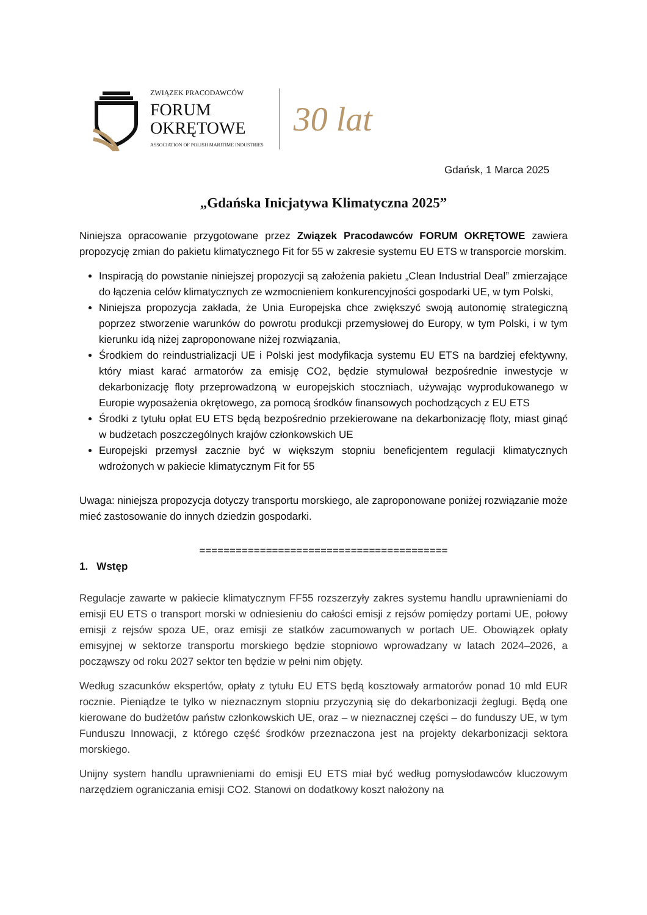ZWIĄZEK PRACODAWCÓW
FORUM
OKRĘTOWE
ASSOCIATION OF POLISH MARITIME INDUSTRIES
30 lat
Gdańsk, 1 Marca 2025
„Gdańska Inicjatywa Klimatyczna 2025”
Niniejsza opracowanie przygotowane przez Związek Pracodawców FORUM OKRĘTOWE zawiera propozycję zmian do pakietu klimatycznego Fit for 55 w zakresie systemu EU ETS w transporcie morskim.
Inspiracją do powstanie niniejszej propozycji są założenia pakietu „Clean Industrial Deal” zmierzające do łączenia celów klimatycznych ze wzmocnieniem konkurencyjności gospodarki UE, w tym Polski,
Niniejsza propozycja zakłada, że Unia Europejska chce zwiększyć swoją autonomię strategiczną poprzez stworzenie warunków do powrotu produkcji przemysłowej do Europy, w tym Polski, i w tym kierunku idą niżej zaproponowane niżej rozwiązania,
Środkiem do reindustrializacji UE i Polski jest modyfikacja systemu EU ETS na bardziej efektywny, który miast karać armatorów za emisję CO2, będzie stymulował bezpośrednie inwestycje w dekarbonizację floty przeprowadzoną w europejskich stoczniach, używając wyprodukowanego w Europie wyposażenia okrętowego, za pomocą środków finansowych pochodzących z EU ETS
Środki z tytułu opłat EU ETS będą bezpośrednio przekierowane na dekarbonizację floty, miast ginąć w budżetach poszczególnych krajów członkowskich UE
Europejski przemysł zacznie być w większym stopniu beneficjentem regulacji klimatycznych wdrożonych w pakiecie klimatycznym Fit for 55
Uwaga: niniejsza propozycja dotyczy transportu morskiego, ale zaproponowane poniżej rozwiązanie może mieć zastosowanie do innych dziedzin gospodarki.
=========================================
1. Wstęp
Regulacje zawarte w pakiecie klimatycznym FF55 rozszerzyły zakres systemu handlu uprawnieniami do emisji EU ETS o transport morski w odniesieniu do całości emisji z rejsów pomiędzy portami UE, połowy emisji z rejsów spoza UE, oraz emisji ze statków zacumowanych w portach UE. Obowiązek opłaty emisyjnej w sektorze transportu morskiego będzie stopniowo wprowadzany w latach 2024–2026, a począwszy od roku 2027 sektor ten będzie w pełni nim objęty.
Według szacunków ekspertów, opłaty z tytułu EU ETS będą kosztowały armatorów ponad 10 mld EUR rocznie. Pieniądze te tylko w nieznacznym stopniu przyczynią się do dekarbonizacji żeglugi. Będą one kierowane do budżetów państw członkowskich UE, oraz – w nieznacznej części – do funduszy UE, w tym Funduszu Innowacji, z którego część środków przeznaczona jest na projekty dekarbonizacji sektora morskiego.
Unijny system handlu uprawnieniami do emisji EU ETS miał być według pomysłodawców kluczowym narzędziem ograniczania emisji CO2. Stanowi on dodatkowy koszt nałożony na